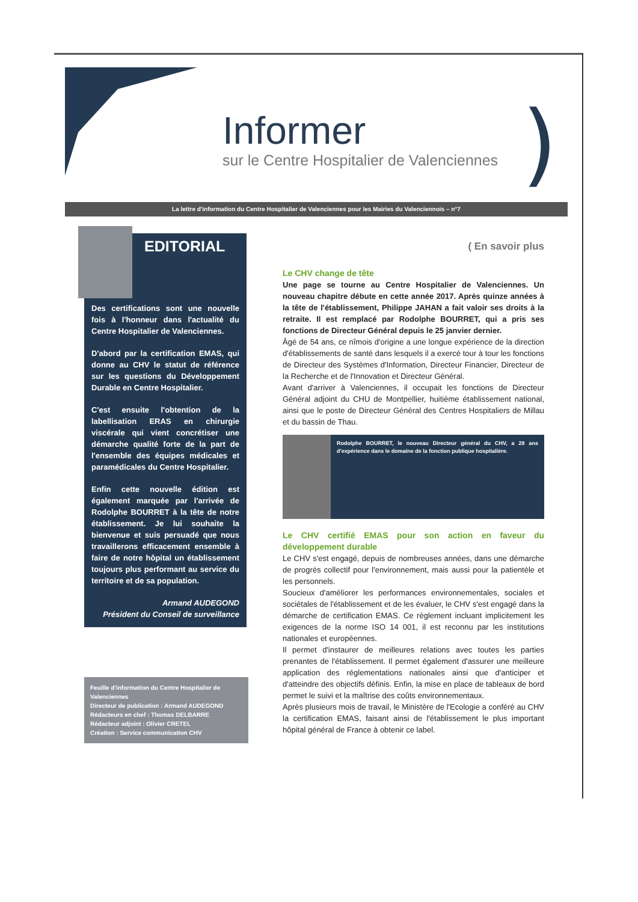Informer
sur le Centre Hospitalier de Valenciennes
)
La lettre d'information du Centre Hospitalier de Valenciennes pour les Mairies du Valenciennois – n°7
Des certifications sont une nouvelle fois à l'honneur dans l'actualité du Centre Hospitalier de Valenciennes.
D'abord par la certification EMAS, qui donne au CHV le statut de référence sur les questions du Développement Durable en Centre Hospitalier.
C'est ensuite l'obtention de la labellisation ERAS en chirurgie viscérale qui vient concrétiser une démarche qualité forte de la part de l'ensemble des équipes médicales et paramédicales du Centre Hospitalier.
Enfin cette nouvelle édition est également marquée par l'arrivée de Rodolphe BOURRET à la tête de notre établissement. Je lui souhaite la bienvenue et suis persuadé que nous travaillerons efficacement ensemble à faire de notre hôpital un établissement toujours plus performant au service du territoire et de sa population.
Armand AUDEGOND
Président du Conseil de surveillance
EDITORIAL
Feuille d'information du Centre Hospitalier de Valenciennes
Directeur de publication : Armand AUDEGOND
Rédacteurs en chef : Thomas DELBARRE
Rédacteur adjoint : Olivier CRETEL
Création : Service communication CHV
( En savoir plus
Le CHV change de tête
Une page se tourne au Centre Hospitalier de Valenciennes. Un nouveau chapitre débute en cette année 2017. Après quinze années à la tête de l'établissement, Philippe JAHAN a fait valoir ses droits à la retraite. Il est remplacé par Rodolphe BOURRET, qui a pris ses fonctions de Directeur Général depuis le 25 janvier dernier.
Âgé de 54 ans, ce nîmois d'origine a une longue expérience de la direction d'établissements de santé dans lesquels il a exercé tour à tour les fonctions de Directeur des Systèmes d'Information, Directeur Financier, Directeur de la Recherche et de l'Innovation et Directeur Général.
Avant d'arriver à Valenciennes, il occupait les fonctions de Directeur Général adjoint du CHU de Montpellier, huitième établissement national, ainsi que le poste de Directeur Général des Centres Hospitaliers de Millau et du bassin de Thau.
Rodolphe BOURRET, le nouveau Directeur général du CHV, a 28 ans d'expérience dans le domaine de la fonction publique hospitalière.
Le CHV certifié EMAS pour son action en faveur du développement durable
Le CHV s'est engagé, depuis de nombreuses années, dans une démarche de progrès collectif pour l'environnement, mais aussi pour la patientèle et les personnels.
Soucieux d'améliorer les performances environnementales, sociales et sociétales de l'établissement et de les évaluer, le CHV s'est engagé dans la démarche de certification EMAS. Ce règlement incluant implicitement les exigences de la norme ISO 14 001, il est reconnu par les institutions nationales et européennes.
Il permet d'instaurer de meilleures relations avec toutes les parties prenantes de l'établissement. Il permet également d'assurer une meilleure application des réglementations nationales ainsi que d'anticiper et d'atteindre des objectifs définis. Enfin, la mise en place de tableaux de bord permet le suivi et la maîtrise des coûts environnementaux.
Après plusieurs mois de travail, le Ministère de l'Ecologie a conféré au CHV la certification EMAS, faisant ainsi de l'établissement le plus important hôpital général de France à obtenir ce label.